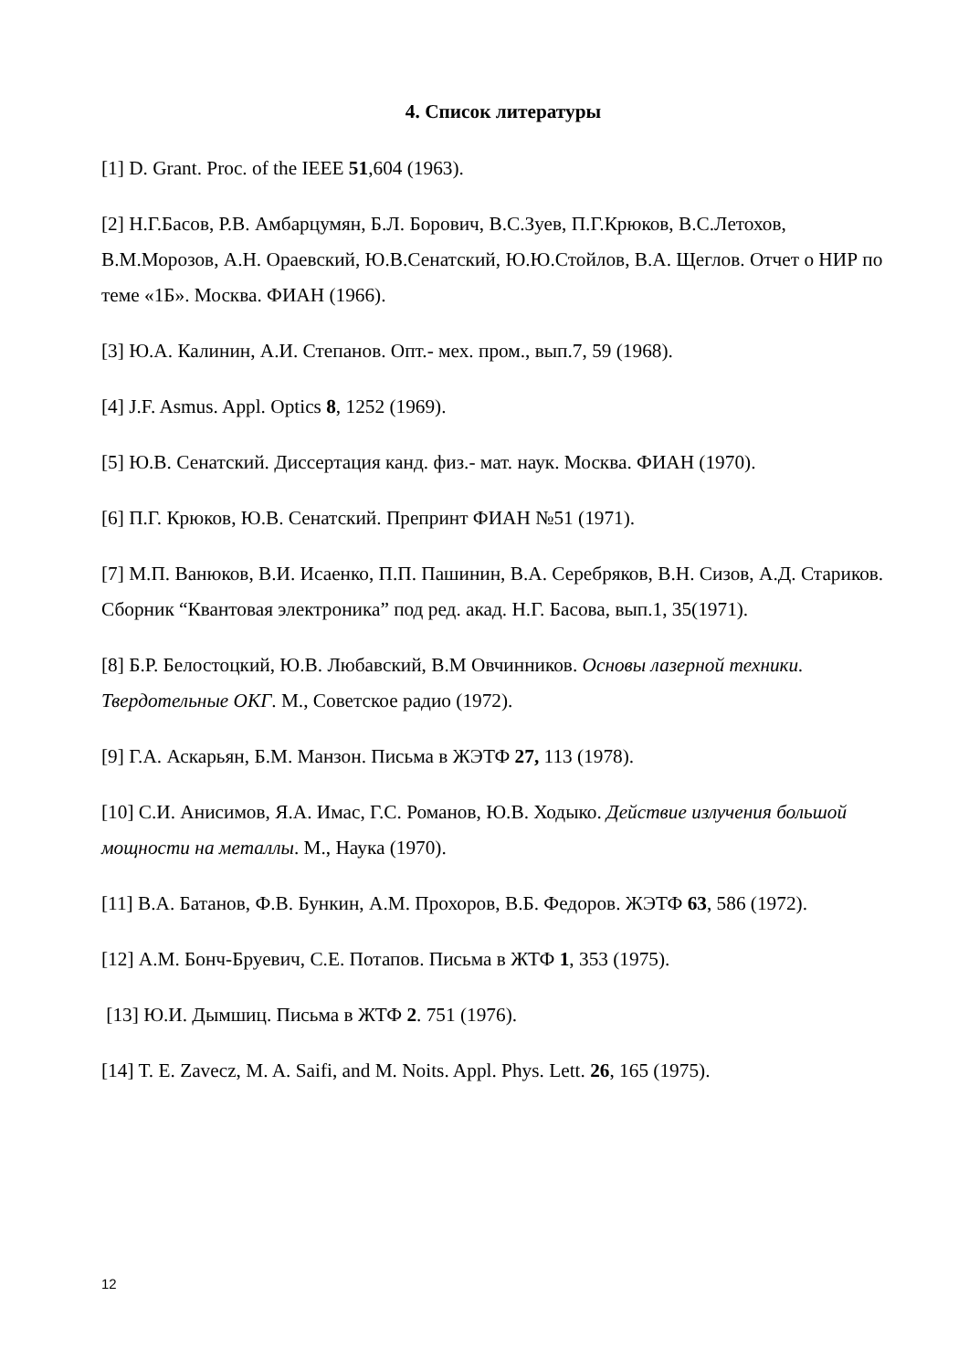4. Список литературы
[1] D. Grant. Proc. of the IEEE 51,604 (1963).
[2] Н.Г.Басов, Р.В. Амбарцумян, Б.Л. Борович, В.С.Зуев, П.Г.Крюков, В.С.Летохов, В.М.Морозов, А.Н. Ораевский, Ю.В.Сенатский, Ю.Ю.Стойлов, В.А. Щеглов. Отчет о НИР по теме «1Б». Москва. ФИАН (1966).
[3] Ю.А. Калинин, А.И. Степанов. Опт.- мех. пром., вып.7, 59 (1968).
[4] J.F. Asmus. Appl. Optics 8, 1252 (1969).
[5] Ю.В. Сенатский. Диссертация канд. физ.- мат. наук. Москва. ФИАН (1970).
[6] П.Г. Крюков, Ю.В. Сенатский. Препринт ФИАН №51 (1971).
[7] М.П. Ванюков, В.И. Исаенко, П.П. Пашинин, В.А. Серебряков, В.Н. Сизов, А.Д. Стариков. Сборник “Квантовая электроника” под ред. акад. Н.Г. Басова, вып.1, 35(1971).
[8] Б.Р. Белостоцкий, Ю.В. Любавский, В.М Овчинников. Основы лазерной техники. Твердотельные ОКГ. М., Советское радио (1972).
[9] Г.А. Аскарьян, Б.М. Манзон. Письма в ЖЭТФ 27, 113 (1978).
[10] С.И. Анисимов, Я.А. Имас, Г.С. Романов, Ю.В. Ходыко. Действие излучения большой мощности на металлы. М., Наука (1970).
[11] В.А. Батанов, Ф.В. Бункин, А.М. Прохоров, В.Б. Федоров. ЖЭТФ 63, 586 (1972).
[12] А.М. Бонч-Бруевич, С.Е. Потапов. Письма в ЖТФ 1, 353 (1975).
[13] Ю.И. Дымшиц. Письма в ЖТФ 2. 751 (1976).
[14] T. E. Zavecz, M. A. Saifi, and M. Noits. Appl. Phys. Lett. 26, 165 (1975).
12